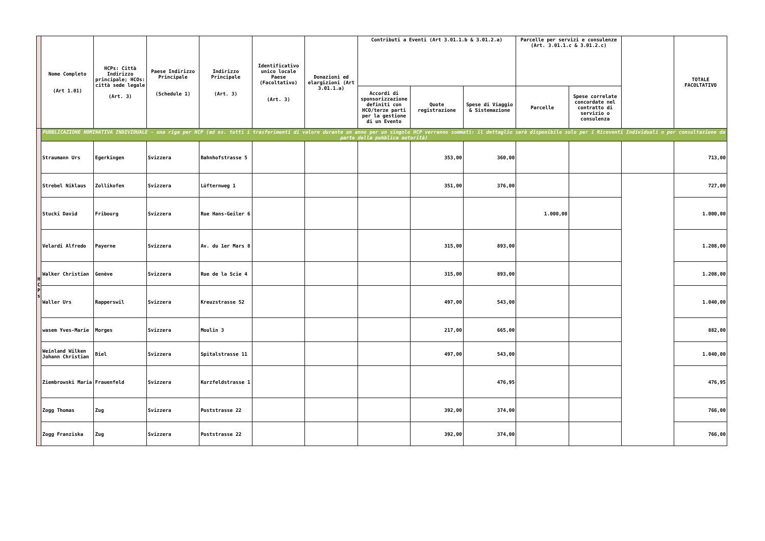| | Nome Completo (Art 1.01) | HCPs: Città Indirizzo principale; HCOs: città sede legale (Art. 3) | Paese Indirizzo Principale (Schedule 1) | Indirizzo Principale (Art. 3) | Identificativo unico locale Paese (Facoltativo) (Art. 3) | Donazioni ed elargizioni (Art 3.01.1.a) | Contributi a Eventi (Art 3.01.1.b & 3.01.2.a) | | | Parcelle per servizi e consulenze (Art. 3.01.1.c & 3.01.2.c) | | | TOTALE FACOLTATIVO |
| --- | --- | --- | --- | --- | --- | --- | --- | --- | --- | --- | --- | --- | --- |
| | | | | | | | Accordi di sponsorizzazione definiti con HCO/terze parti per la gestione di un Evento | Quote registrazione | Spese di Viaggio & Sistemazione | Parcelle | Spese correlate concordate nel contratto di servizio o consulenza | | |
| H C P s | PUBBLICAZIONE NOMINATIVA INDIVIDUALE - una riga per HCP (ad es. tutti i trasferimenti di valore durante un anno per un singolo HCP verranno sommati: il dettaglio sarà disponibile solo per i Riceventi Individuali o per consultazione da parte della pubblica autorità) | | | | | | | | | | | | |
| | Straumann Urs | Egerkingen | Svizzera | Bahnhofstrasse 5 | | | | 353,00 | 360,00 | | | | 713,00 |
| | Strebel Niklaus | Zollikofen | Svizzera | Lüfternweg 1 | | | | 351,00 | 376,00 | | | | 727,00 |
| | Stucki David | Fribourg | Svizzera | Rue Hans-Geiler 6 | | | | | | 1.000,00 | | | 1.000,00 |
| | Velardi Alfredo | Payerne | Svizzera | Av. du 1er Mars 8 | | | | 315,00 | 893,00 | | | | 1.208,00 |
| | Walker Christian | Genève | Svizzera | Rue de la Scie 4 | | | | 315,00 | 893,00 | | | | 1.208,00 |
| | Waller Urs | Rapperswil | Svizzera | Kreuzstrasse 52 | | | | 497,00 | 543,00 | | | | 1.040,00 |
| | wasem Yves-Marie | Morges | Svizzera | Moulin 3 | | | | 217,00 | 665,00 | | | | 882,00 |
| | Weinland Wilken Johann Christian | Biel | Svizzera | Spitalstrasse 11 | | | | 497,00 | 543,00 | | | | 1.040,00 |
| | Ziembrowski Maria | Frauenfeld | Svizzera | Kurzfeldstrasse 1 | | | | | 476,95 | | | | 476,95 |
| | Zogg Thomas | Zug | Svizzera | Poststrasse 22 | | | | 392,00 | 374,00 | | | | 766,00 |
| | Zogg Franziska | Zug | Svizzera | Poststrasse 22 | | | | 392,00 | 374,00 | | | | 766,00 |